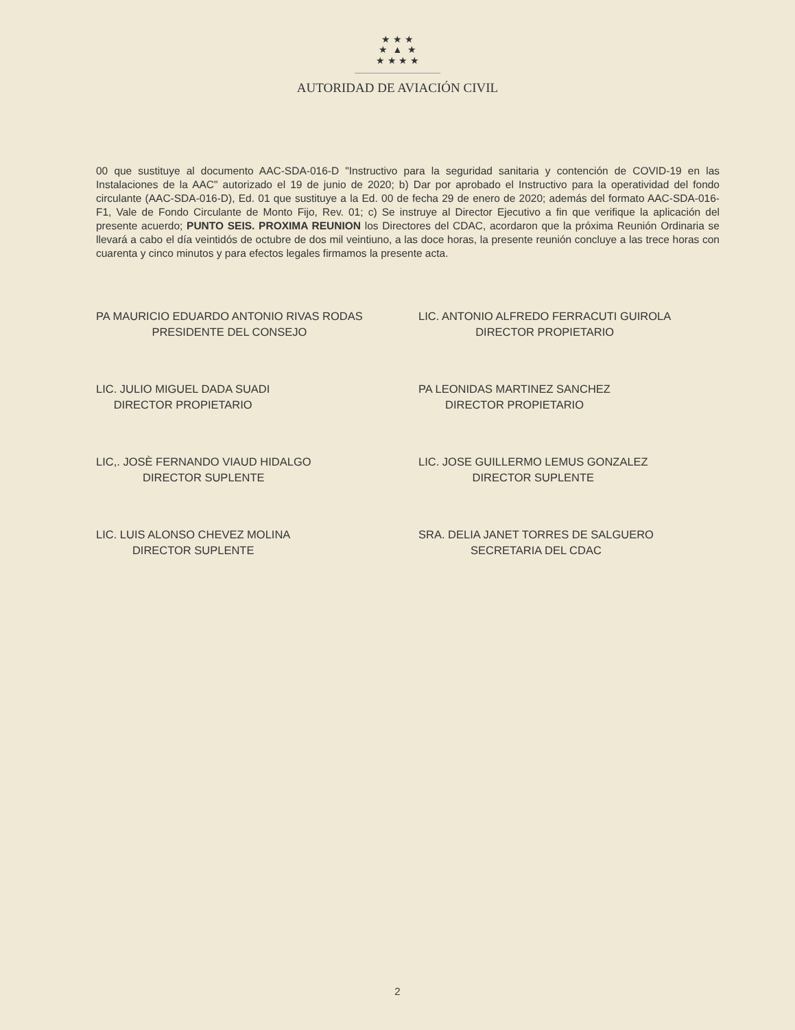★ ★ ★
★ ▲ ★
★ ★ ★ ★
AUTORIDAD DE AVIACIÓN CIVIL
00 que sustituye al documento AAC-SDA-016-D "Instructivo para la seguridad sanitaria y contención de COVID-19 en las Instalaciones de la AAC" autorizado el 19 de junio de 2020; b) Dar por aprobado el Instructivo para la operatividad del fondo circulante (AAC-SDA-016-D), Ed. 01 que sustituye a la Ed. 00 de fecha 29 de enero de 2020; además del formato AAC-SDA-016-F1, Vale de Fondo Circulante de Monto Fijo, Rev. 01; c) Se instruye al Director Ejecutivo a fin que verifique la aplicación del presente acuerdo; PUNTO SEIS. PROXIMA REUNION los Directores del CDAC, acordaron que la próxima Reunión Ordinaria se llevará a cabo el día veintidós de octubre de dos mil veintiuno, a las doce horas, la presente reunión concluye a las trece horas con cuarenta y cinco minutos y para efectos legales firmamos la presente acta.
PA MAURICIO EDUARDO ANTONIO RIVAS RODAS
PRESIDENTE DEL CONSEJO
LIC. ANTONIO ALFREDO FERRACUTI GUIROLA
DIRECTOR PROPIETARIO
LIC. JULIO MIGUEL DADA SUADI
DIRECTOR PROPIETARIO
PA LEONIDAS MARTINEZ SANCHEZ
DIRECTOR PROPIETARIO
LIC,. JOSÈ FERNANDO VIAUD HIDALGO
DIRECTOR SUPLENTE
LIC. JOSE GUILLERMO LEMUS GONZALEZ
DIRECTOR SUPLENTE
LIC. LUIS ALONSO CHEVEZ MOLINA
DIRECTOR SUPLENTE
SRA. DELIA JANET TORRES DE SALGUERO
SECRETARIA DEL CDAC
2